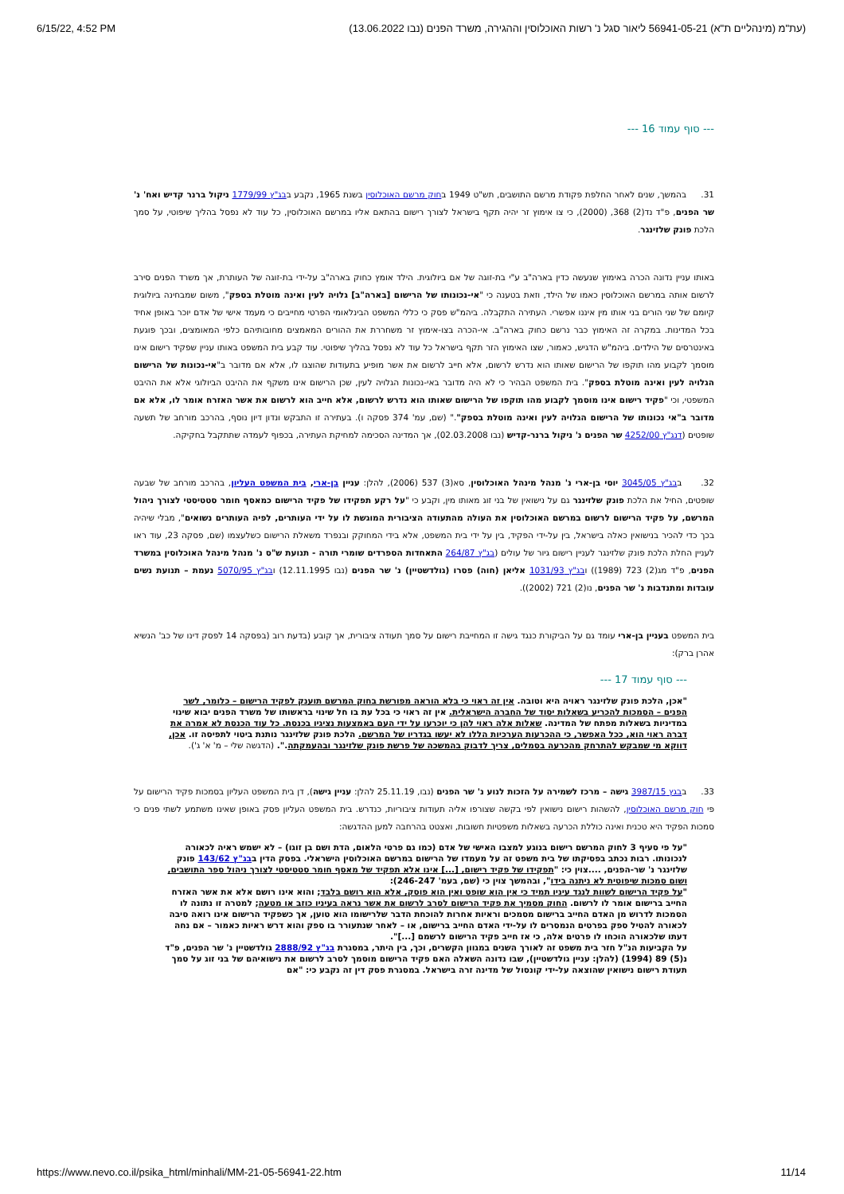6/15/22, 4:52 PM (עת"מ (מינהליים ת"א) 56941-05-21 ליאור סגל נ' רשות האוכלוסין וההגירה, משרד הפנים (נבו 13.06.2022)
--- סוף עמוד 16 ---
31. בהמשך, שנים לאחר החלפת פקודת מרשם התושבים, תש"ט 1949 בחוק מרשם האוכלוסין בשנת 1965, נקבע בבג"ץ 1779/99 ניקול ברנר קדיש ואח' נ' שר הפנים, פ"ד נד(2) 368, (2000), כי צו אימוץ זר יהיה תקף בישראל לצורך רישום בהתאם אליו במרשם האוכלוסין, כל עוד לא נפסל בהליך שיפוטי, על סמך הלכת פונק שלזינגר.
באותו עניין נדונה הכרה באימוץ שנעשה כדין בארה"ב ע"י בת-זוגה של אם ביולוגית. הילד אומץ כחוק בארה"ב על-ידי בת-זוגה של העותרת, אך משרד הפנים סירב לרשום אותה במרשם האוכלוסין כאמו של הילד, וזאת בטענה כי "אי-נכונותו של הרישום [בארה"ב] גלויה לעין ואינה מוטלת בספק", משום שמבחינה ביולוגית קיומם של שני הורים בני אותו מין איננו אפשרי. העתירה התקבלה. ביהמ"ש פסק כי כללי המשפט הבינלאומי הפרטי מחייבים כי מעמד אישי של אדם יוכר באופן אחיד בכל המדינות. במקרה זה האימוץ כבר נרשם כחוק בארה"ב. אי-הכרה בצו-אימוץ זר משחררת את ההורים המאמצים מחובותיהם כלפי המאומצים, ובכך פוגעת באינטרסים של הילדים. ביהמ"ש הדגיש, כאמור, שצו האימוץ הזר תקף בישראל כל עוד לא נפסל בהליך שיפוטי. עוד קבע בית המשפט באותו עניין שפקיד רישום אינו מוסמך לקבוע מהו תוקפו של הרישום שאותו הוא נדרש לרשום, אלא חייב לרשום את אשר מופיע בתעודות שהוצגו לו, אלא אם מדובר ב"אי-נכונות של הרישום הגלויה לעין ואינה מוטלת בספק". בית המשפט הבהיר כי לא היה מדובר באי-נכונות הגלויה לעין, שכן הרישום אינו משקף את ההיבט הביולוגי אלא את ההיבט המשפטי, וכי "פקיד רישום אינו מוסמך לקבוע מהו תוקפו של הרישום שאותו הוא נדרש לרשום, אלא חייב הוא לרשום את אשר האזרח אומר לו, אלא אם מדובר ב"אי נכונותו של הרישום הגלויה לעין ואינה מוטלת בספק"." (שם, עמ' 374 פסקה ו). בעתירה זו התבקש ונדון דיון נוסף, בהרכב מורחב של תשעה שופטים (דנג"ץ 4252/00 שר הפנים נ' ניקול ברנר-קדיש (נבו 02.03.2008), אך המדינה הסכימה למחיקת העתירה, בכפוף לעמדה שתתקבל בחקיקה.
32. בבג"ץ 3045/05 יוסי בן-ארי נ' מנהל מינהל האוכלוסין, סא(3) 537 (2006), להלן: עניין בן-ארי, בית המשפט העליון, בהרכב מורחב של שבעה שופטים, החיל את הלכת פונק שלזינגר גם על נישואין של בני זוג מאותו מין, וקבע כי "על רקע תפקידו של פקיד הרישום כמאסף חומר סטטיסטי לצורך ניהול המרשם, על פקיד הרישום לרשום במרשם האוכלוסין את העולה מהתעודה הציבורית המוגשת לו על ידי העותרים, לפיה העותרים נשואים", מבלי שיהיה בכך כדי להכיר בנישואין כאלה בישראל, בין על-ידי הפקיד, בין על ידי בית המשפט, אלא בידי המחוקק ובנפרד משאלת הרישום כשלעצמו (שם, פסקה 23, עוד ראו לעניין החלת הלכת פונק שלזינגר לעניין רישום גיור של עולים (בג"ץ 264/87 התאחדות הספרדים שומרי תורה - תנועת ש"ס נ' מנהל מינהל האוכלוסין במשרד הפנים, פ"ד מג(2) 723 (1989)) ובג"ץ 1031/93 אליאן (חוה) פסרו (גולדשטיין) נ' שר הפנים (נבו 12.11.1995) ובג"ץ 5070/95 נעמת – תנועת נשים עובדות ומתנדבות נ' שר הפנים, נו(2) 721 (2002)).
בית המשפט בעניין בן-ארי עומד גם על הביקורת כנגד גישה זו המחייבת רישום על סמך תעודה ציבורית, אך קובע (בדעת רוב (בפסקה 14 לפסק דינו של כב' הנשיא אהרן ברק):
--- סוף עמוד 17 ---
"אכן, הלכת פונק שלזינגר ראויה היא וטובה. אין זה ראוי כי בלא הוראה מפורשת בחוק המרשם תוענק לפקיד הרישום – כלומר, לשר הפנים – הסמכות להכריע בשאלות יסוד של החברה הישראלית. אין זה ראוי כי בכל עת בו חל שינוי בראשותו של משרד הפנים יבוא שינוי במדיניות בשאלות מפתח של המדינה. שאלות אלה ראוי להן כי יוכרעו על ידי העם באמצעות נציגיו בכנסת. כל עוד הכנסת לא אמרה את דברה ראוי הוא, ככל האפשר, כי ההכרעות הערכיות הללו לא יעשו בגדריו של המרשם. הלכת פונק שלזינגר נותנת ביטוי לתפיסה זו. אכן, דווקא מי שמבקש להתרחק מהכרעה בסמלים, צריך לדבוק בהמשכה של פרשת פונק שלזינגר ובהעמקתה.". (הדגשה שלי – מ' א' ג').
33. בבגץ 3987/15 גישה – מרכז לשמירה על הזכות לנוע נ' שר הפנים (נבו, 25.11.19 להלן: עניין גישה), דן בית המשפט העליון בסמכות פקיד הרישום על פי חוק מרשם האוכלוסין, להשהות רישום נישואין לפי בקשה שצורפו אליה תעודות ציבוריות, כנדרש. בית המשפט העליון פסק באופן שאינו משתמע לשתי פנים כי סמכות הפקיד היא טכנית ואינה כוללת הכרעה בשאלות משפטיות חשובות, ואצטט בהרחבה למען ההדגשה:
"על פי סעיף 3 לחוק המרשם רישום בנוגע למצבו האישי של אדם (כמו גם פרטי הלאום, הדת ושם בן זוגו) – לא ישמש ראיה לכאורה לנכונותו. רבות נכתב בפסיקתו של בית משפט זה על מעמדו של הרישום במרשם האוכלוסין הישראלי. בפסק הדין בבג"ץ 143/62 פונק שלזינגר נ' שר-הפנים, ....צוין כי: "תפקידו של פקיד רישום, [...] אינו אלא תפקיד של מאסף חומר סטטיסטי לצורך ניהול ספר התושבים, ושום סמכות שיפוטית לא ניתנה בידו", ובהמשך צוין כי (שם, בעמ' 246-247):
"על פקיד הרישום לשוות לנגד עיניו תמיד כי אין הוא שופט ואין הוא פוסק, אלא הוא רושם בלבד; והוא אינו רושם אלא את אשר האזרח החייב ברישום אומר לו לרשום. החוק מסמיך את פקיד הרישום לסרב לרשום את אשר נראה בעיניו כוזב או מטעה; למטרה זו נתונה לו הסמכות לדרוש מן האדם החייב ברישום מסמכים וראיות אחרות להוכחת הדבר שלרישומו הוא טוען, אך כשפקיד הרישום אינו רואה סיבה לכאורה להטיל ספק בפרטים הנמסרים לו על-ידי האדם החייב ברישום, או – לאחר שנתעורר בו ספק והוא דרש ראיות כאמור – אם נחה דעתו שלכאורה הוכחו לו פרטים אלה, כי אז חייב פקיד הרישום לרשמם [...]".
על הקביעות הנ"ל חזר בית משפט זה לאורך השנים במגוון הקשרים, וכך, בין היתר, במסגרת בג"ץ 2888/92 גולדשטיין נ' שר הפנים, פ"ד נ(5) 89 (1994) (להלן: עניין גולדשטיין), שבו נדונה השאלה האם פקיד הרישום מוסמך לסרב לרשום את נישואיהם של בני זוג על סמך תעודת רישום נישואין שהוצאה על-ידי קונסול של מדינה זרה בישראל. במסגרת פסק דין זה נקבע כי: "אם
https://www.nevo.co.il/psika_html/minhali/MM-21-05-56941-22.htm 11/14